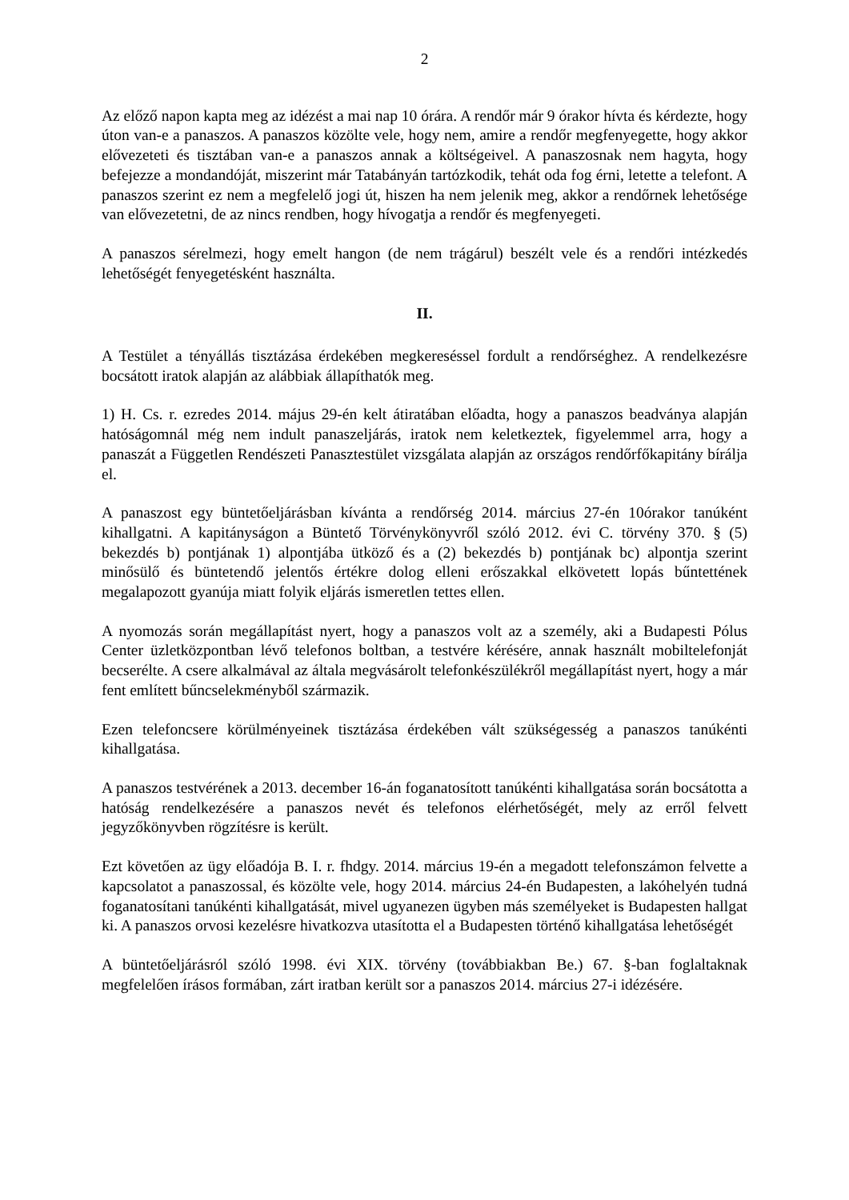2
Az előző napon kapta meg az idézést a mai nap 10 órára. A rendőr már 9 órakor hívta és kérdezte, hogy úton van-e a panaszos. A panaszos közölte vele, hogy nem, amire a rendőr megfenyegette, hogy akkor elővezeteti és tisztában van-e a panaszos annak a költségeivel. A panaszosnak nem hagyta, hogy befejezze a mondandóját, miszerint már Tatabányán tartózkodik, tehát oda fog érni, letette a telefont. A panaszos szerint ez nem a megfelelő jogi út, hiszen ha nem jelenik meg, akkor a rendőrnek lehetősége van elővezetetni, de az nincs rendben, hogy hívogatja a rendőr és megfenyegeti.
A panaszos sérelmezi, hogy emelt hangon (de nem trágárul) beszélt vele és a rendőri intézkedés lehetőségét fenyegetésként használta.
II.
A Testület a tényállás tisztázása érdekében megkereséssel fordult a rendőrséghez. A rendelkezésre bocsátott iratok alapján az alábbiak állapíthatók meg.
1) H. Cs. r. ezredes 2014. május 29-én kelt átiratában előadta, hogy a panaszos beadványa alapján hatóságomnál még nem indult panaszeljárás, iratok nem keletkeztek, figyelemmel arra, hogy a panaszát a Független Rendészeti Panasztestület vizsgálata alapján az országos rendőrfőkapitány bírálja el.
A panaszost egy büntetőeljárásban kívánta a rendőrség 2014. március 27-én 10órakor tanúként kihallgatni. A kapitányságon a Büntető Törvénykönyvről szóló 2012. évi C. törvény 370. § (5) bekezdés b) pontjának 1) alpontjába ütköző és a (2) bekezdés b) pontjának bc) alpontja szerint minősülő és büntetendő jelentős értékre dolog elleni erőszakkal elkövetett lopás bűntettének megalapozott gyanúja miatt folyik eljárás ismeretlen tettes ellen.
A nyomozás során megállapítást nyert, hogy a panaszos volt az a személy, aki a Budapesti Pólus Center üzletközpontban lévő telefonos boltban, a testvére kérésére, annak használt mobiltelefonját becserélte. A csere alkalmával az általa megvásárolt telefonkészülékről megállapítást nyert, hogy a már fent említett bűncselekményből származik.
Ezen telefoncsere körülményeinek tisztázása érdekében vált szükségesség a panaszos tanúkénti kihallgatása.
A panaszos testvérének a 2013. december 16-án foganatosított tanúkénti kihallgatása során bocsátotta a hatóság rendelkezésére a panaszos nevét és telefonos elérhetőségét, mely az erről felvett jegyzőkönyvben rögzítésre is került.
Ezt követően az ügy előadója B. I. r. fhdgy. 2014. március 19-én a megadott telefonszámon felvette a kapcsolatot a panaszossal, és közölte vele, hogy 2014. március 24-én Budapesten, a lakóhelyén tudná foganatosítani tanúkénti kihallgatását, mivel ugyanezen ügyben más személyeket is Budapesten hallgat ki. A panaszos orvosi kezelésre hivatkozva utasította el a Budapesten történő kihallgatása lehetőségét
A büntetőeljárásról szóló 1998. évi XIX. törvény (továbbiakban Be.) 67. §-ban foglaltaknak megfelelően írásos formában, zárt iratban került sor a panaszos 2014. március 27-i idézésére.